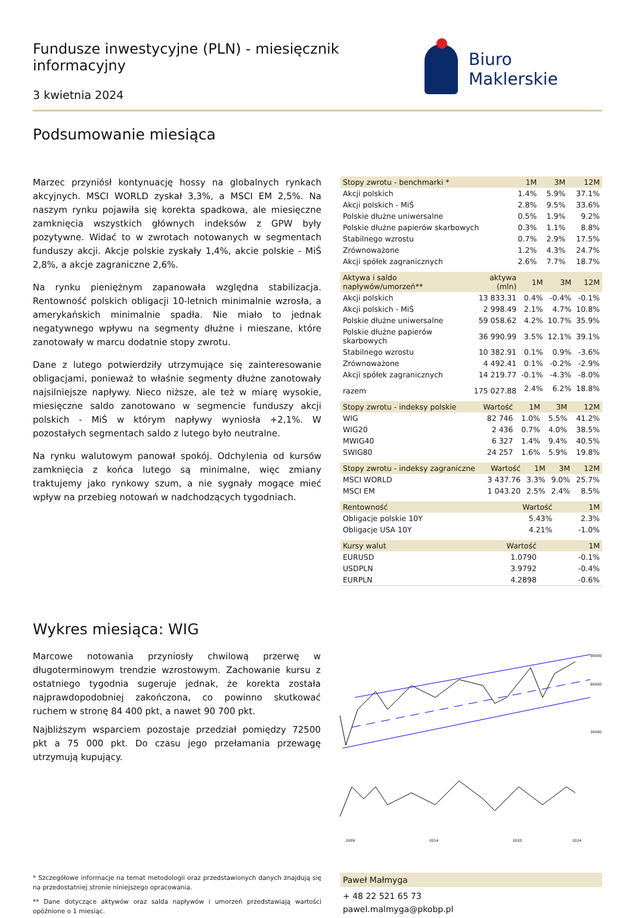Fundusze inwestycyjne (PLN) - miesięcznik informacyjny
3 kwietnia 2024
Biuro Maklerskie
Podsumowanie miesiąca
Marzec przyniósł kontynuację hossy na globalnych rynkach akcyjnych. MSCI WORLD zyskał 3,3%, a MSCI EM 2,5%. Na naszym rynku pojawiła się korekta spadkowa, ale miesięczne zamknięcia wszystkich głównych indeksów z GPW były pozytywne. Widać to w zwrotach notowanych w segmentach funduszy akcji. Akcje polskie zyskały 1,4%, akcie polskie - MiŚ 2,8%, a akcje zagraniczne 2,6%.
Na rynku pieniężnym zapanowała względna stabilizacja. Rentowność polskich obligacji 10-letnich minimalnie wzrosła, a amerykańskich minimalnie spadła. Nie miało to jednak negatywnego wpływu na segmenty dłużne i mieszane, które zanotowały w marcu dodatnie stopy zwrotu.
Dane z lutego potwierdziły utrzymujące się zainteresowanie obligacjami, ponieważ to właśnie segmenty dłużne zanotowały najsilniejsze napływy. Nieco niższe, ale też w miarę wysokie, miesięczne saldo zanotowano w segmencie funduszy akcji polskich - MiŚ w którym napływy wyniosła +2,1%. W pozostałych segmentach saldo z lutego było neutralne.
Na rynku walutowym panował spokój. Odchylenia od kursów zamknięcia z końca lutego są minimalne, więc zmiany traktujemy jako rynkowy szum, a nie sygnały mogące mieć wpływ na przebieg notowań w nadchodzących tygodniach.
| Stopy zwrotu - benchmarki * | 1M | 3M | 12M |
| --- | --- | --- | --- |
| Akcji polskich | 1.4% | 5.9% | 37.1% |
| Akcji polskich - MiŚ | 2.8% | 9.5% | 33.6% |
| Polskie dłużne uniwersalne | 0.5% | 1.9% | 9.2% |
| Polskie dłużne papierów skarbowych | 0.3% | 1.1% | 8.8% |
| Stabilnego wzrostu | 0.7% | 2.9% | 17.5% |
| Zrównoważone | 1.2% | 4.3% | 24.7% |
| Akcji spółek zagranicznych | 2.6% | 7.7% | 18.7% |
| Aktywa i saldo napływów/umorzeń** | aktywa (mln) | 1M | 3M | 12M |
| --- | --- | --- | --- | --- |
| Akcji polskich | 13 833.31 | 0.4% | -0.4% | -0.1% |
| Akcji polskich - MiŚ | 2 998.49 | 2.1% | 4.7% | 10.8% |
| Polskie dłużne uniwersalne | 59 058.62 | 4.2% | 10.7% | 35.9% |
| Polskie dłużne papierów skarbowych | 36 990.99 | 3.5% | 12.1% | 39.1% |
| Stabilnego wzrostu | 10 382.91 | 0.1% | 0.9% | -3.6% |
| Zrównoważone | 4 492.41 | 0.1% | -0.2% | -2.9% |
| Akcji spółek zagranicznych | 14 219.77 | -0.1% | -4.3% | -8.0% |
| razem | 175 027.88 | 2.4% | 6.2% | 18.8% |
| Stopy zwrotu - indeksy polskie | Wartość | 1M | 3M | 12M |
| --- | --- | --- | --- | --- |
| WIG | 82 746 | 1.0% | 5.5% | 41.2% |
| WIG20 | 2 436 | 0.7% | 4.0% | 38.5% |
| MWIG40 | 6 327 | 1.4% | 9.4% | 40.5% |
| SWIG80 | 24 257 | 1.6% | 5.9% | 19.8% |
| Stopy zwrotu - indeksy zagraniczne | Wartość | 1M | 3M | 12M |
| --- | --- | --- | --- | --- |
| MSCI WORLD | 3 437.76 | 3.3% | 9.0% | 25.7% |
| MSCI EM | 1 043.20 | 2.5% | 2.4% | 8.5% |
| Rentowność | Wartość | 1M |
| --- | --- | --- |
| Obligacje polskie 10Y | 5.43% | 2.3% |
| Obligacje USA 10Y | 4.21% | -1.0% |
| Kursy walut | Wartość | 1M |
| --- | --- | --- |
| EURUSD | 1.0790 | -0.1% |
| USDPLN | 3.9792 | -0.4% |
| EURPLN | 4.2898 | -0.6% |
Wykres miesiąca: WIG
Marcowe notowania przyniosły chwilową przerwę w długoterminowym trendzie wzrostowym. Zachowanie kursu z ostatniego tygodnia sugeruje jednak, że korekta została najprawdopodobniej zakończona, co powinno skutkować ruchem w stronę 84 400 pkt, a nawet 90 700 pkt.
Najbliższym wsparciem pozostaje przedział pomiędzy 72500 pkt a 75 000 pkt. Do czasu jego przełamania przewagę utrzymują kupujący.
90000
60000
30000
2009
2014
2020
2024
* Szczegółowe informacje na temat metodologii oraz przedstawionych danych znajdują się na przedostatniej stronie niniejszego opracowania.
** Dane dotyczące aktywów oraz salda napływów i umorzeń przedstawiają wartości opóźnione o 1 miesiąc.
Paweł Małmyga
+ 48 22 521 65 73
pawel.malmyga@pkobp.pl